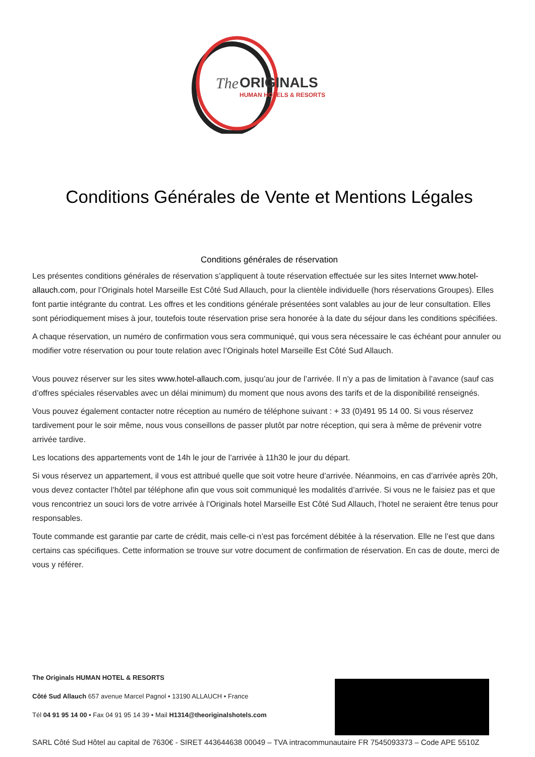The
ORIGINALS
HUMAN HOTELS & RESORTS
Conditions Générales de Vente et Mentions Légales
Conditions générales de réservation
Les présentes conditions générales de réservation s’appliquent à toute réservation effectuée sur les sites Internet www.hotel-allauch.com, pour l’Originals hotel Marseille Est Côté Sud Allauch, pour la clientèle individuelle (hors réservations Groupes). Elles font partie intégrante du contrat. Les offres et les conditions générale présentées sont valables au jour de leur consultation. Elles sont périodiquement mises à jour, toutefois toute réservation prise sera honorée à la date du séjour dans les conditions spécifiées.
A chaque réservation, un numéro de confirmation vous sera communiqué, qui vous sera nécessaire le cas échéant pour annuler ou modifier votre réservation ou pour toute relation avec l’Originals hotel Marseille Est Côté Sud Allauch.
Vous pouvez réserver sur les sites www.hotel-allauch.com, jusqu’au jour de l’arrivée. Il n’y a pas de limitation à l’avance (sauf cas d’offres spéciales réservables avec un délai minimum) du moment que nous avons des tarifs et de la disponibilité renseignés.
Vous pouvez également contacter notre réception au numéro de téléphone suivant : + 33 (0)491 95 14 00. Si vous réservez tardivement pour le soir même, nous vous conseillons de passer plutôt par notre réception, qui sera à même de prévenir votre arrivée tardive.
Les locations des appartements vont de 14h le jour de l’arrivée à 11h30 le jour du départ.
Si vous réservez un appartement, il vous est attribué quelle que soit votre heure d’arrivée. Néanmoins, en cas d’arrivée après 20h, vous devez contacter l’hôtel par téléphone afin que vous soit communiqué les modalités d’arrivée. Si vous ne le faisiez pas et que vous rencontriez un souci lors de votre arrivée à l’Originals hotel Marseille Est Côté Sud Allauch, l’hotel ne seraient être tenus pour responsables.
Toute commande est garantie par carte de crédit, mais celle-ci n’est pas forcément débitée à la réservation. Elle ne l’est que dans certains cas spécifiques. Cette information se trouve sur votre document de confirmation de réservation. En cas de doute, merci de vous y référer.
The Originals HUMAN HOTEL & RESORTS
Côté Sud Allauch 657 avenue Marcel Pagnol • 13190 ALLAUCH • France
Tél 04 91 95 14 00 • Fax 04 91 95 14 39 • Mail H1314@theoriginalshotels.com
SARL Côté Sud Hôtel au capital de 7630€ - SIRET 443644638 00049 – TVA intracommunautaire FR 7545093373 – Code APE 5510Z